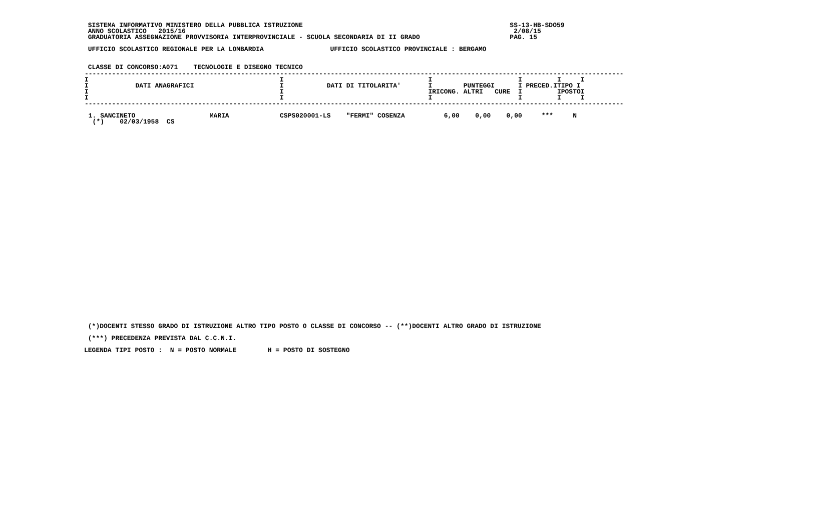SISTEMA INFORMATIVO MINISTERO DELLA PUBBLICA ISTRUZIONE                                                     SS-13-HB-SDO59
 ANNO SCOLASTICO   2015/16                                                                                    2/08/15
 GRADUATORIA ASSEGNAZIONE PROVVISORIA INTERPROVINCIALE - SCUOLA SECONDARIA DI II GRADO                       PAG. 15

 UFFICIO SCOLASTICO REGIONALE PER LA LOMBARDIA                 UFFICIO SCOLASTICO PROVINCIALE : BERGAMO


 CLASSE DI CONCORSO:A071    TECNOLOGIE E DISEGNO TECNICO
| ------------------------------------------------------------------------------------------------------------------------------------------ I I I I I I I DATI ANAGRAFICI I DATI DI TITOLARITA' I PUNTEGGI I PRECED.ITIPO I I I IRICONG. ALTRI CURE I IPOSTOI I I I I I I ------------------------------------------------------------------------------------------------------------------------------------------ 1. SANCINETO MARIA CSPS020001-LS "FERMI" COSENZA 6,00 0,00 0,00 *** N (*) 02/03/1958 CS |
 (*)DOCENTI STESSO GRADO DI ISTRUZIONE ALTRO TIPO POSTO O CLASSE DI CONCORSO -- (**)DOCENTI ALTRO GRADO DI ISTRUZIONE

 (***) PRECEDENZA PREVISTA DAL C.C.N.I.

LEGENDA TIPI POSTO :  N = POSTO NORMALE        H = POSTO DI SOSTEGNO